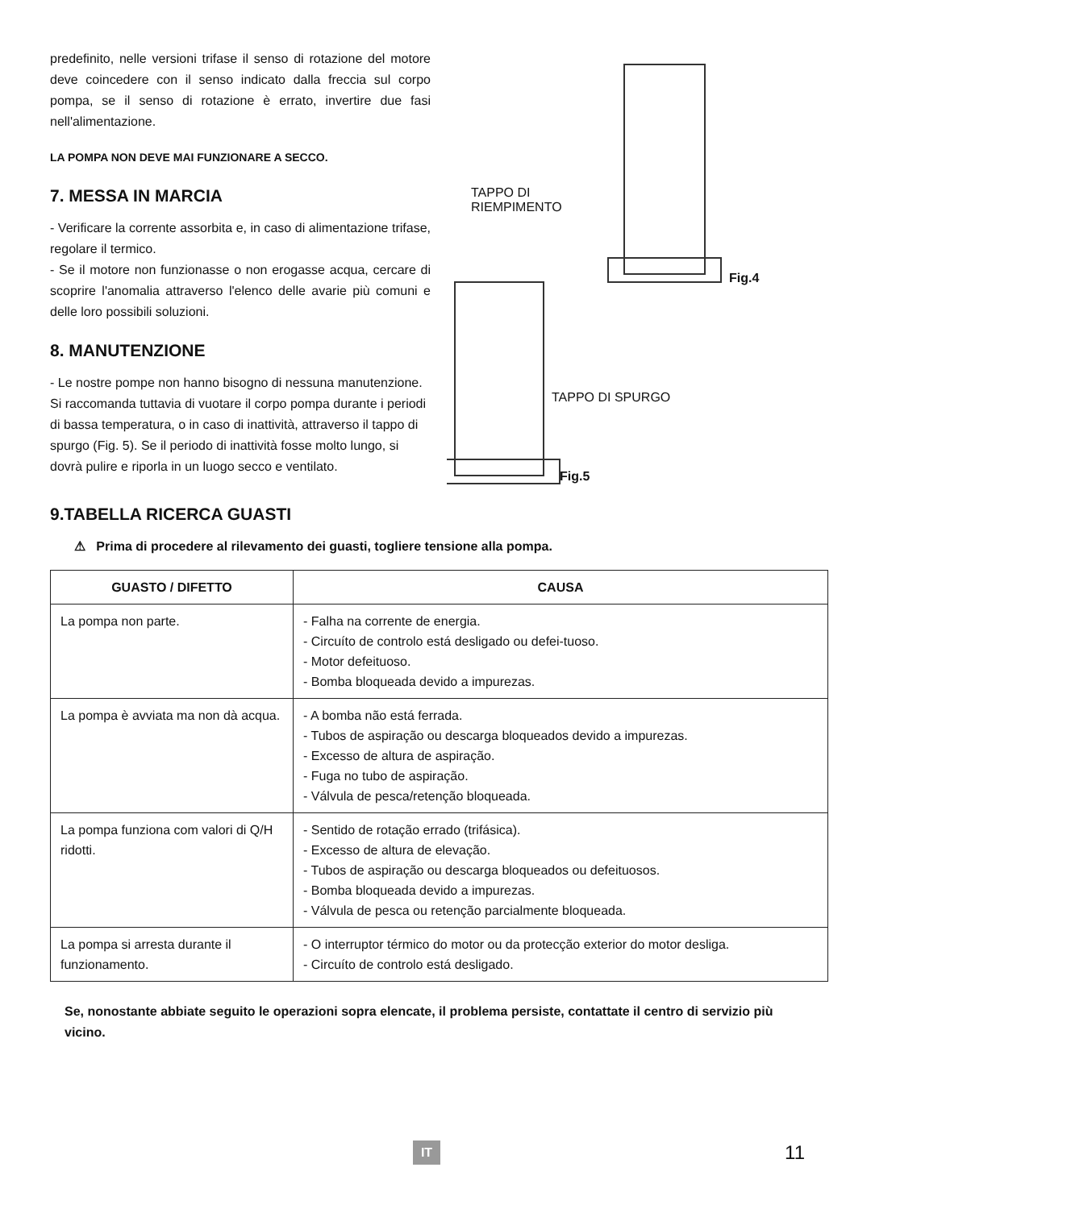predefinito, nelle versioni trifase il senso di rotazione del motore deve coincedere con il senso indicato dalla freccia sul corpo pompa, se il senso di rotazione è errato, invertire due fasi nell'alimentazione.
LA POMPA NON DEVE MAI FUNZIONARE A SECCO.
7. MESSA IN MARCIA
- Verificare la corrente assorbita e, in caso di alimentazione trifase, regolare il termico.
- Se il motore non funzionasse o non erogasse acqua, cercare di scoprire l'anomalia attraverso l'elenco delle avarie più comuni e delle loro possibili soluzioni.
8. MANUTENZIONE
- Le nostre pompe non hanno bisogno di nessuna manutenzione. Si raccomanda tuttavia di vuotare il corpo pompa durante i periodi di bassa temperatura, o in caso di inattività, attraverso il tappo di spurgo (Fig. 5). Se il periodo di inattività fosse molto lungo, si dovrà pulire e riporla in un luogo secco e ventilato.
TAPPO DI
RIEMPIMENTO
Fig.4
TAPPO DI SPURGO
Fig.5
9.TABELLA RICERCA GUASTI
⚠ Prima di procedere al rilevamento dei guasti, togliere tensione alla pompa.
| GUASTO / DIFETTO | CAUSA |
| --- | --- |
| La pompa non parte. | - Falha na corrente de energia. - Circuíto de controlo está desligado ou defei-tuoso. - Motor defeituoso. - Bomba bloqueada devido a impurezas. |
| La pompa è avviata ma non dà acqua. | - A bomba não está ferrada. - Tubos de aspiração ou descarga bloqueados devido a impurezas. - Excesso de altura de aspiração. - Fuga no tubo de aspiração. - Válvula de pesca/retenção bloqueada. |
| La pompa funziona com valori di Q/H ridotti. | - Sentido de rotação errado (trifásica). - Excesso de altura de elevação. - Tubos de aspiração ou descarga bloqueados ou defeituosos. - Bomba bloqueada devido a impurezas. - Válvula de pesca ou retenção parcialmente bloqueada. |
| La pompa si arresta durante il funzionamento. | - O interruptor térmico do motor ou da protecção exterior do motor desliga. - Circuíto de controlo está desligado. |
Se, nonostante abbiate seguito le operazioni sopra elencate, il problema persiste, contattate il centro di servizio più vicino.
IT 11